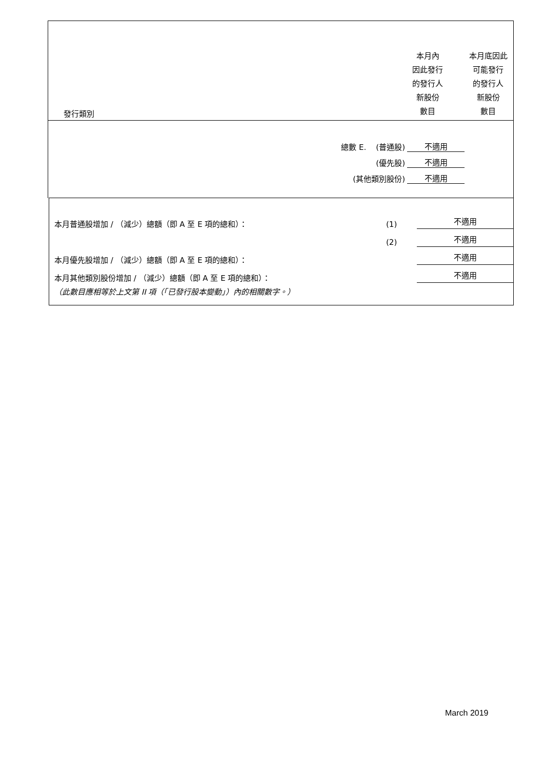發行類別
本月內
因此發行
的發行人
新股份
數目
本月底因此
可能發行
的發行人
新股份
數目
總數 E. (普通股) 不適用
(優先股) 不適用
(其他類別股份) 不適用
本月普通股增加 / （減少）總額（即 A 至 E 項的總和）： (1) 不適用
(2) 不適用
本月優先股增加 / （減少）總額（即 A 至 E 項的總和）： 不適用
本月其他類別股份增加 / （減少）總額（即 A 至 E 項的總和）： 不適用
（此數目應相等於上文第 II 項（「已發行股本變動」）內的相關數字。）
March 2019